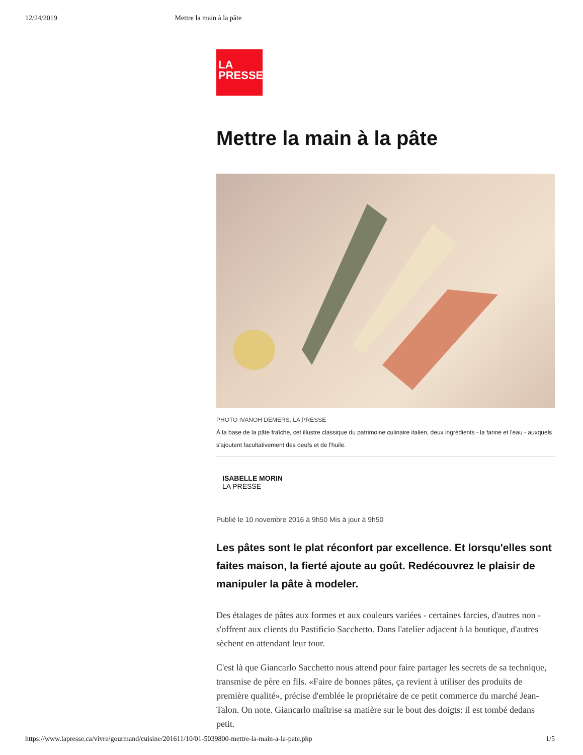12/24/2019 Mettre la main à la pâte
LA
PRESSE
Mettre la main à la pâte
PHOTO IVANOH DEMERS, LA PRESSE
À la base de la pâte fraîche, cet illustre classique du patrimoine culinaire italien, deux ingrédients - la farine et l'eau - auxquels s'ajoutent facultativement des oeufs et de l'huile.
ISABELLE MORIN
LA PRESSE
Publié le 10 novembre 2016 à 9h50 Mis à jour à 9h50
Les pâtes sont le plat réconfort par excellence. Et lorsqu'elles sont faites maison, la fierté ajoute au goût. Redécouvrez le plaisir de manipuler la pâte à modeler.
Des étalages de pâtes aux formes et aux couleurs variées - certaines farcies, d'autres non - s'offrent aux clients du Pastificio Sacchetto. Dans l'atelier adjacent à la boutique, d'autres sèchent en attendant leur tour.
C'est là que Giancarlo Sacchetto nous attend pour faire partager les secrets de sa technique, transmise de père en fils. «Faire de bonnes pâtes, ça revient à utiliser des produits de première qualité», précise d'emblée le propriétaire de ce petit commerce du marché Jean-Talon. On note. Giancarlo maîtrise sa matière sur le bout des doigts: il est tombé dedans petit.
https://www.lapresse.ca/vivre/gourmand/cuisine/201611/10/01-5039800-mettre-la-main-a-la-pate.php 1/5